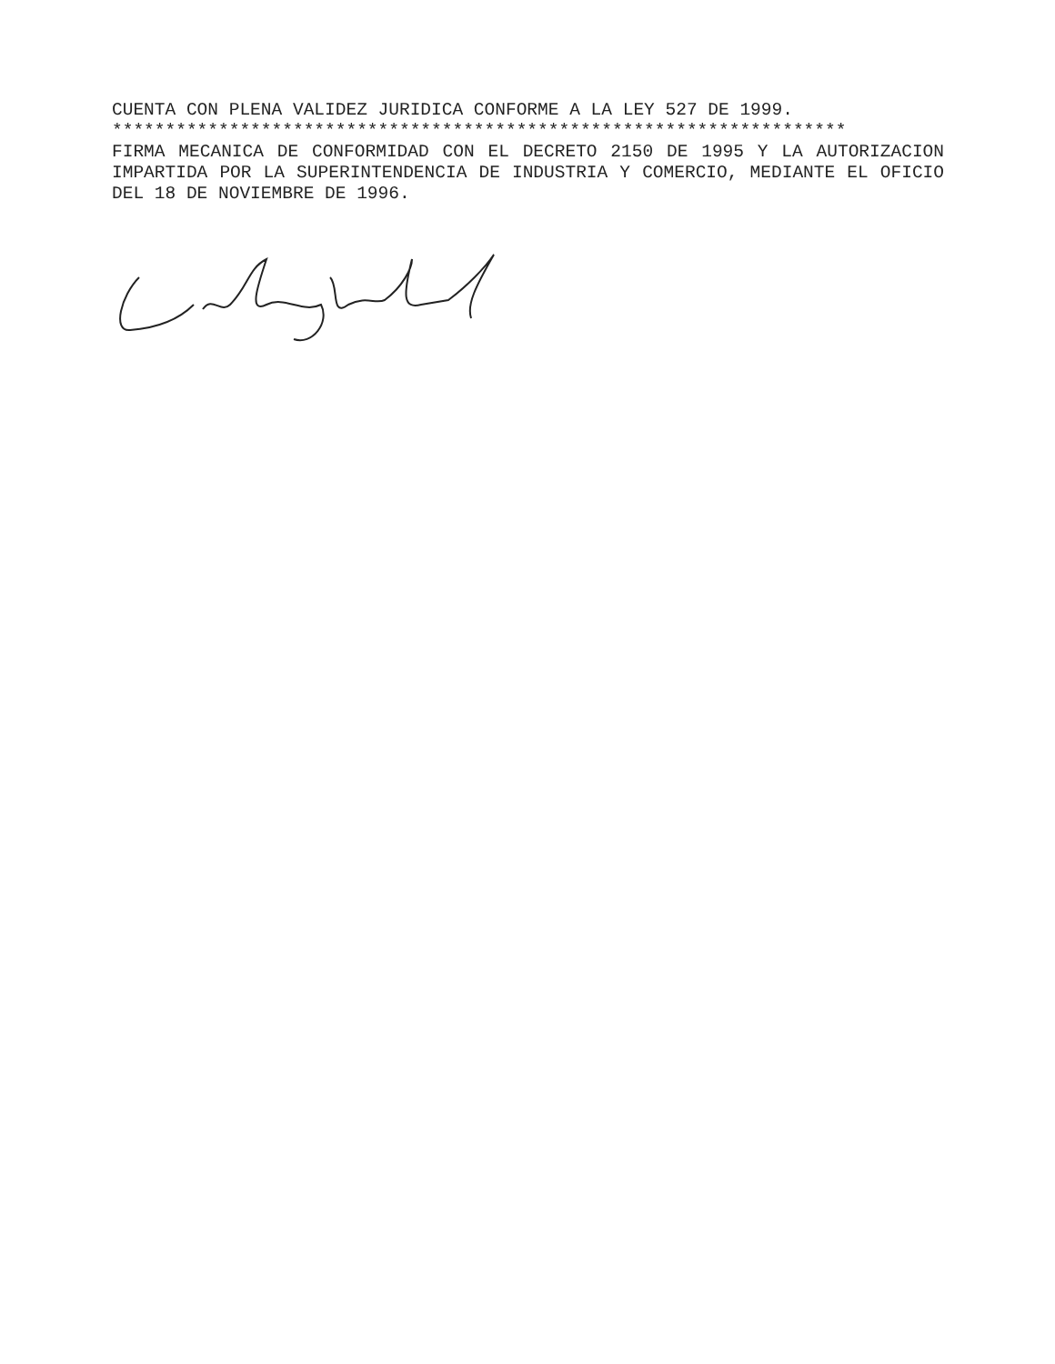CUENTA CON PLENA VALIDEZ JURIDICA CONFORME A LA LEY 527 DE 1999.
*********************************************************************
FIRMA MECANICA DE CONFORMIDAD CON EL DECRETO 2150 DE 1995 Y LA AUTORIZACION IMPARTIDA POR LA SUPERINTENDENCIA DE INDUSTRIA Y COMERCIO, MEDIANTE EL OFICIO DEL 18 DE NOVIEMBRE DE 1996.